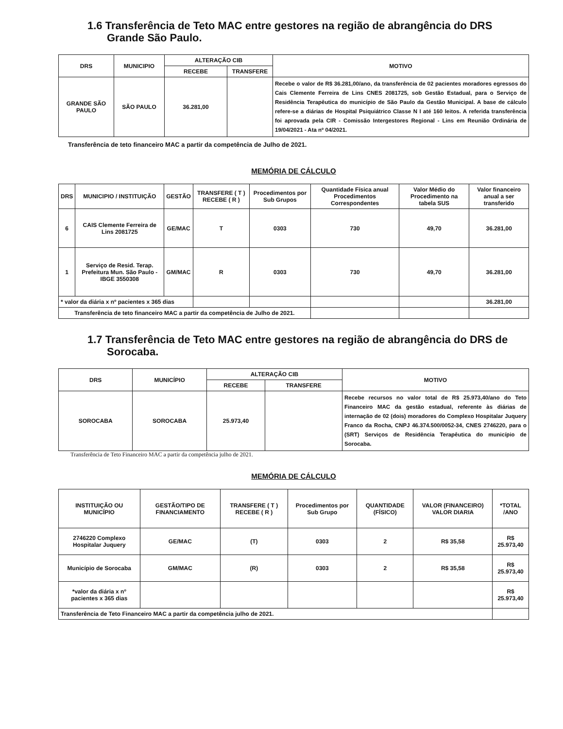1.6 Transferência de Teto MAC entre gestores na região de abrangência do DRS Grande São Paulo.
| DRS | MUNICIPIO | ALTERAÇÃO CIB | | MOTIVO |
| --- | --- | --- | --- | --- |
| | | RECEBE | TRANSFERE | |
| GRANDE SÃO PAULO | SÃO PAULO | 36.281,00 | | Recebe o valor de R$ 36.281,00/ano, da transferência de 02 pacientes moradores egressos do Cais Clemente Ferreira de Lins CNES 2081725, sob Gestão Estadual, para o Serviço de Residência Terapêutica do município de São Paulo da Gestão Municipal. A base de cálculo refere-se a diárias de Hospital Psiquiátrico Classe N I até 160 leitos. A referida transferência foi aprovada pela CIR - Comissão Intergestores Regional - Lins em Reunião Ordinária de 19/04/2021 - Ata nº 04/2021. |
Transferência de teto financeiro MAC a partir da competência de Julho de 2021.
MEMÓRIA DE CÁLCULO
| DRS | MUNICIPIO / INSTITUIÇÃO | GESTÃO | TRANSFERE ( T ) RECEBE ( R ) | Procedimentos por Sub Grupos | Quantidade Física anual Procedimentos Correspondentes | Valor Médio do Procedimento na tabela SUS | Valor financeiro anual a ser transferido |
| --- | --- | --- | --- | --- | --- | --- | --- |
| 6 | CAIS Clemente Ferreira de Lins 2081725 | GE/MAC | T | 0303 | 730 | 49,70 | 36.281,00 |
| 1 | Serviço de Resid. Terap. Prefeitura Mun. São Paulo - IBGE 3550308 | GM/MAC | R | 0303 | 730 | 49,70 | 36.281,00 |
| * valor da diária x nº pacientes x 365 dias | | | | | | | 36.281,00 |
| Transferência de teto financeiro MAC a partir da competência de Julho de 2021. | | | | | | | |
1.7 Transferência de Teto MAC entre gestores na região de abrangência do DRS de Sorocaba.
| DRS | MUNICÍPIO | ALTERAÇÃO CIB | | MOTIVO |
| --- | --- | --- | --- | --- |
| | | RECEBE | TRANSFERE | |
| SOROCABA | SOROCABA | 25.973,40 | | Recebe recursos no valor total de R$ 25.973,40/ano do Teto Financeiro MAC da gestão estadual, referente às diárias de internação de 02 (dois) moradores do Complexo Hospitalar Juquery Franco da Rocha, CNPJ 46.374.500/0052-34, CNES 2746220, para o (SRT) Serviços de Residência Terapêutica do município de Sorocaba. |
Transferência de Teto Financeiro MAC a partir da competência julho de 2021.
MEMÓRIA DE CÁLCULO
| INSTITUIÇÃO OU MUNICÍPIO | GESTÃO/TIPO DE FINANCIAMENTO | TRANSFERE ( T ) RECEBE ( R ) | Procedimentos por Sub Grupo | QUANTIDADE (FÍSICO) | VALOR (FINANCEIRO) VALOR DIARIA | *TOTAL /ANO |
| --- | --- | --- | --- | --- | --- | --- |
| 2746220 Complexo Hospitalar Juquery | GE/MAC | (T) | 0303 | 2 | R$ 35,58 | R$ 25.973,40 |
| Município de Sorocaba | GM/MAC | (R) | 0303 | 2 | R$ 35,58 | R$ 25.973,40 |
| *valor da diária x nº pacientes x 365 dias | | | | | | R$ 25.973,40 |
| Transferência de Teto Financeiro MAC a partir da competência julho de 2021. | | | | | | |